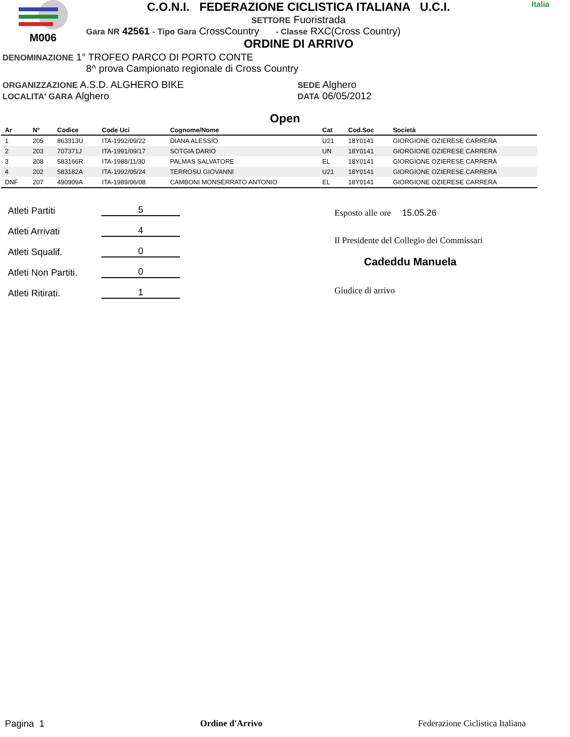M006 C.O.N.I. FEDERAZIONE CICLISTICA ITALIANA U.C.I.
SETTORE Fuoristrada
Gara NR 42561 - Tipo Gara CrossCountry - Classe RXC(Cross Country)
ORDINE DI ARRIVO
Italia
DENOMINAZIONE 1° TROFEO PARCO DI PORTO CONTE
8^ prova Campionato regionale di Cross Country
ORGANIZZAZIONE A.S.D. ALGHERO BIKE
LOCALITA' GARA Alghero
SEDE Alghero
DATA 06/05/2012
Open
| Ar | N° | Codice | Code Uci | Cognome/Nome | Cat | Cod.Soc | Società |
| --- | --- | --- | --- | --- | --- | --- | --- |
| 1 | 205 | 863313U | ITA-1992/09/22 | DIANA ALESSIO | U21 | 18Y0141 | GIORGIONE OZIERESE CARRERA |
| 2 | 203 | 707371J | ITA-1991/09/17 | SOTGIA DARIO | UN | 18Y0141 | GIORGIONE OZIERESE CARRERA |
| 3 | 208 | 583166R | ITA-1988/11/30 | PALMAS SALVATORE | EL | 18Y0141 | GIORGIONE OZIERESE CARRERA |
| 4 | 202 | 583182A | ITA-1992/05/24 | TERROSU GIOVANNI | U21 | 18Y0141 | GIORGIONE OZIERESE CARRERA |
| DNF | 207 | 490909A | ITA-1989/06/08 | CAMBONI MONSERRATO ANTONIO | EL | 18Y0141 | GIORGIONE OZIERESE CARRERA |
Atleti Partiti 5
Atleti Arrivati 4
Atleti Squalif. 0
Atleti Non Partiti. 0
Atleti Ritirati. 1
Esposto alle ore 15.05.26
Il Presidente del Collegio dei Commissari
Cadeddu Manuela
Giudice di arrivo
Pagina 1 Ordine d'Arrivo Federazione Ciclistica Italiana